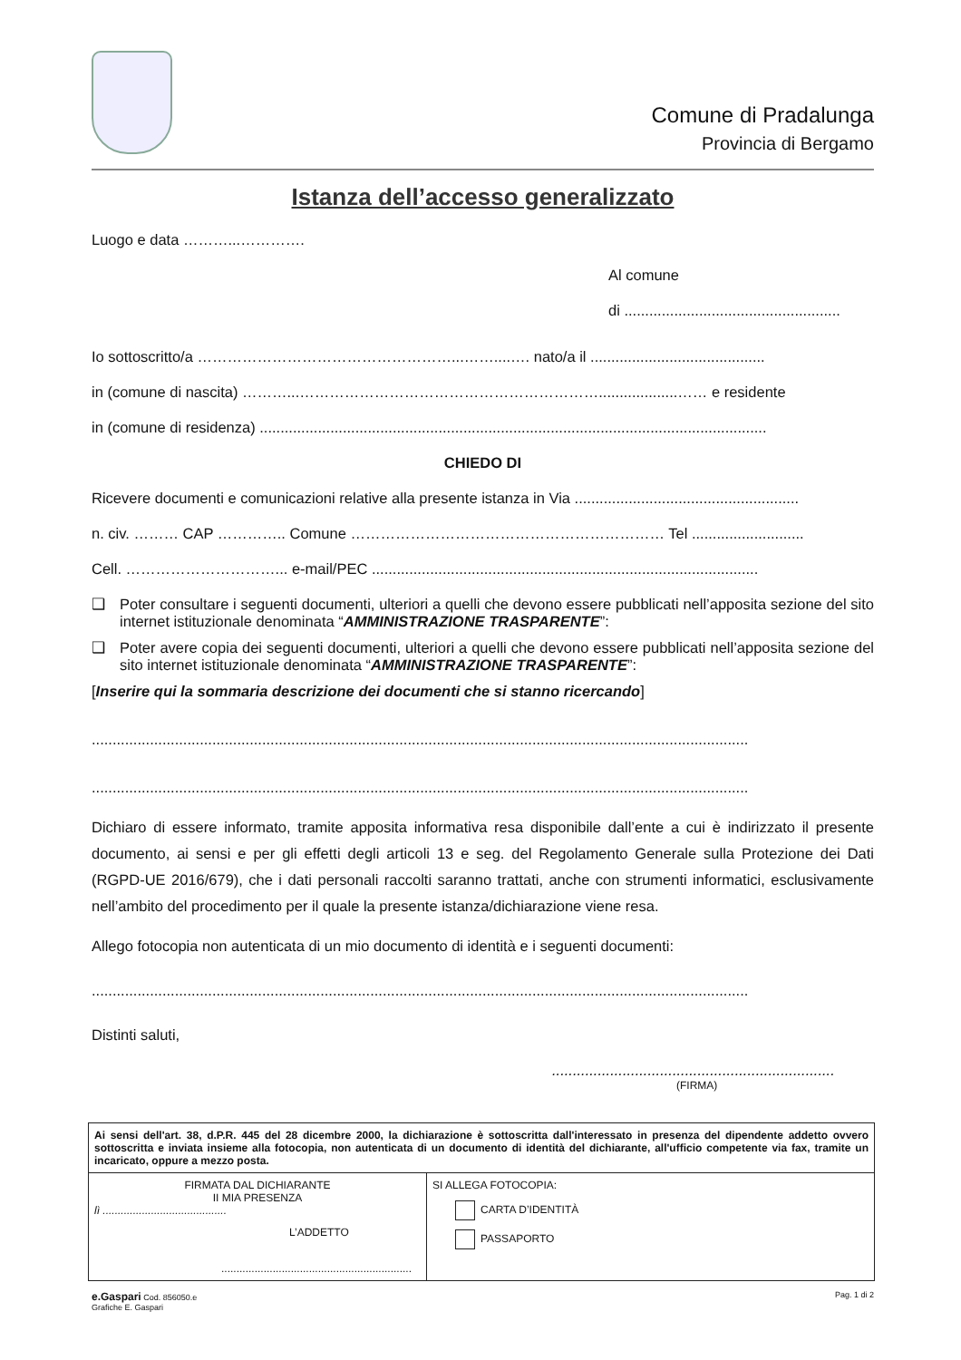Comune di Pradalunga
Provincia di Bergamo
Istanza dell’accesso generalizzato
Luogo e data ………...………….
Al comune
di ....................................................
Io sottoscritto/a ……………………………………………...……....…. nato/a il ..........................................
in (comune di nascita) ………...……………………………………………………...................…… e residente
in (comune di residenza) ..........................................................................................................................
CHIEDO DI
Ricevere documenti e comunicazioni relative alla presente istanza in Via ......................................................
n. civ. ……… CAP ………….. Comune ……………………………………………………… Tel ...........................
Cell. …………………………... e-mail/PEC .............................................................................................
❑ Poter consultare i seguenti documenti, ulteriori a quelli che devono essere pubblicati nell’apposita sezione del sito internet istituzionale denominata “AMMINISTRAZIONE TRASPARENTE”:
❑ Poter avere copia dei seguenti documenti, ulteriori a quelli che devono essere pubblicati nell’apposita sezione del sito internet istituzionale denominata “AMMINISTRAZIONE TRASPARENTE”:
[Inserire qui la sommaria descrizione dei documenti che si stanno ricercando]
..............................................................................................................................................................
..............................................................................................................................................................
Dichiaro di essere informato, tramite apposita informativa resa disponibile dall’ente a cui è indirizzato il presente documento, ai sensi e per gli effetti degli articoli 13 e seg. del Regolamento Generale sulla Protezione dei Dati (RGPD-UE 2016/679), che i dati personali raccolti saranno trattati, anche con strumenti informatici, esclusivamente nell’ambito del procedimento per il quale la presente istanza/dichiarazione viene resa.
Allego fotocopia non autenticata di un mio documento di identità e i seguenti documenti:
..............................................................................................................................................................
Distinti saluti,
....................................................................
(FIRMA)
| Ai sensi dell'art. 38, d.P.R. 445 del 28 dicembre 2000, la dichiarazione è sottoscritta dall'interessato in presenza del dipendente addetto ovvero sottoscritta e inviata insieme alla fotocopia, non autenticata di un documento di identità del dichiarante, all'ufficio competente via fax, tramite un incaricato, oppure a mezzo posta. | |
| FIRMATA DAL DICHIARANTE II MIA PRESENZA lì ......................................... L’ADDETTO ............................................................... | SI ALLEGA FOTOCOPIA: CARTA D’IDENTITÀ PASSAPORTO |
e.Gaspari Cod. 856050.e
Grafiche E. Gaspari
Pag. 1 di 2